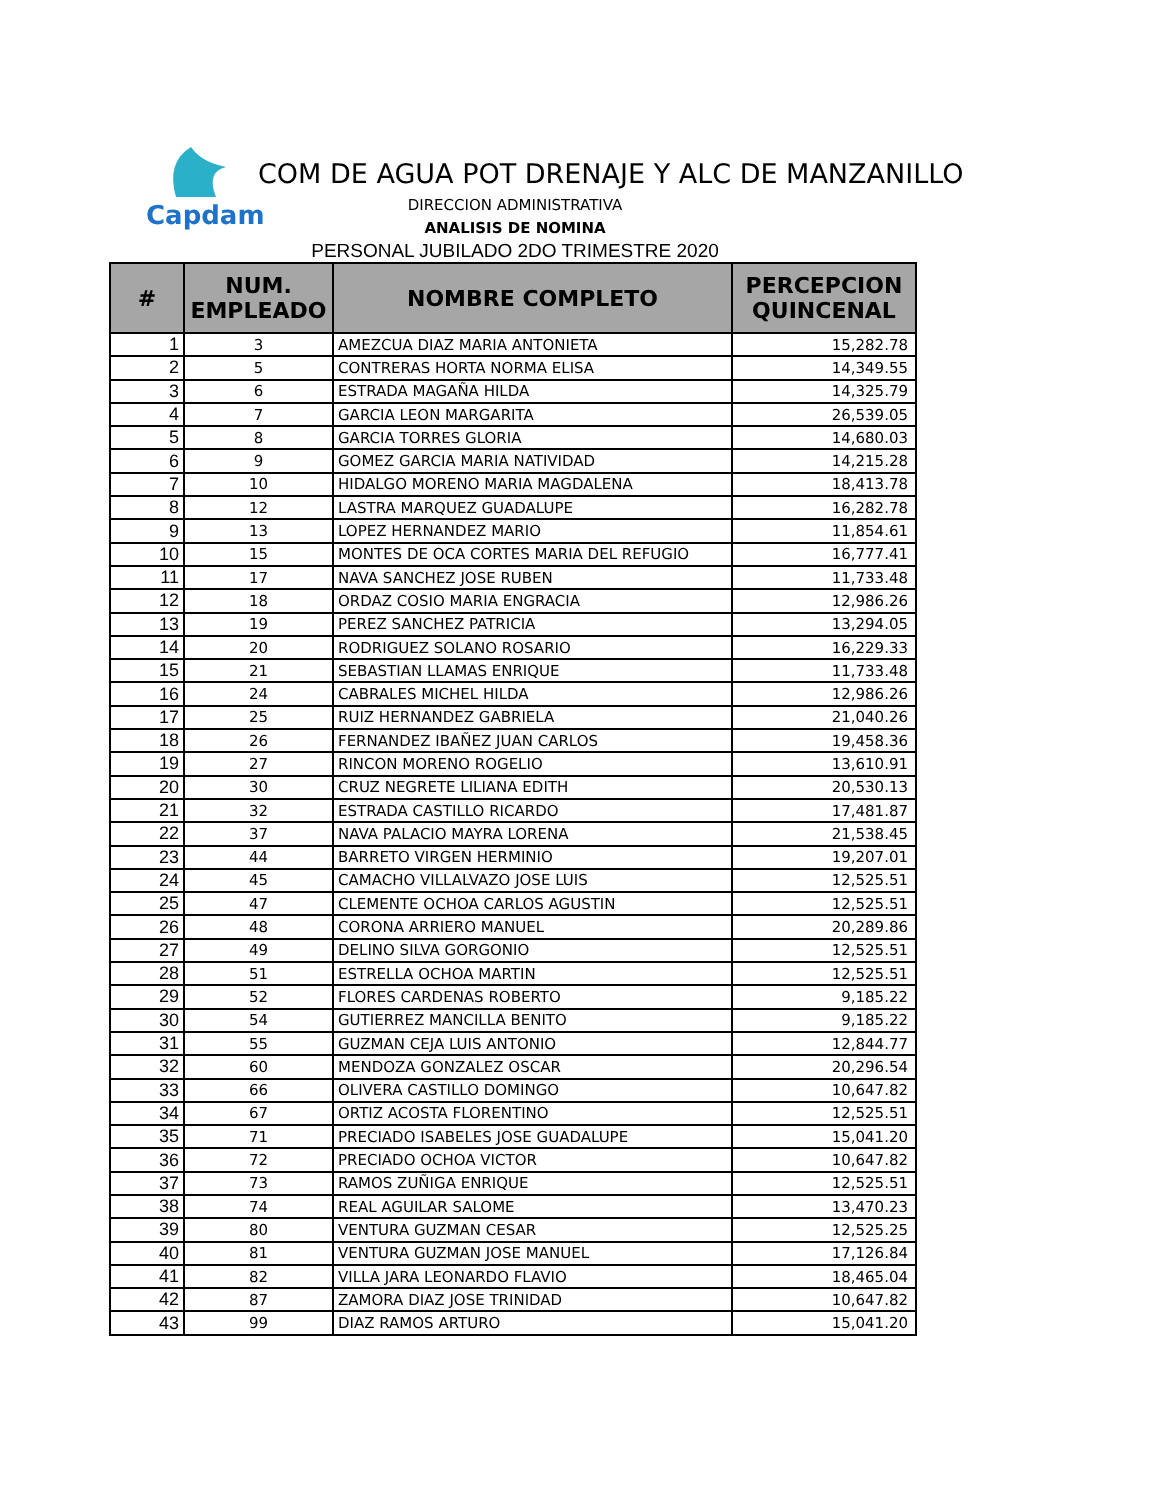Capdam
COM DE AGUA POT DRENAJE Y ALC DE MANZANILLO
DIRECCION ADMINISTRATIVA
ANALISIS DE NOMINA
PERSONAL JUBILADO 2DO TRIMESTRE 2020
| # | NUM. EMPLEADO | NOMBRE COMPLETO | PERCEPCION QUINCENAL |
| --- | --- | --- | --- |
| 1 | 3 | AMEZCUA DIAZ MARIA ANTONIETA | 15,282.78 |
| 2 | 5 | CONTRERAS HORTA NORMA ELISA | 14,349.55 |
| 3 | 6 | ESTRADA MAGAÑA HILDA | 14,325.79 |
| 4 | 7 | GARCIA LEON MARGARITA | 26,539.05 |
| 5 | 8 | GARCIA TORRES GLORIA | 14,680.03 |
| 6 | 9 | GOMEZ GARCIA MARIA NATIVIDAD | 14,215.28 |
| 7 | 10 | HIDALGO MORENO MARIA MAGDALENA | 18,413.78 |
| 8 | 12 | LASTRA MARQUEZ GUADALUPE | 16,282.78 |
| 9 | 13 | LOPEZ HERNANDEZ MARIO | 11,854.61 |
| 10 | 15 | MONTES DE OCA CORTES MARIA DEL REFUGIO | 16,777.41 |
| 11 | 17 | NAVA SANCHEZ JOSE RUBEN | 11,733.48 |
| 12 | 18 | ORDAZ COSIO MARIA ENGRACIA | 12,986.26 |
| 13 | 19 | PEREZ SANCHEZ PATRICIA | 13,294.05 |
| 14 | 20 | RODRIGUEZ SOLANO ROSARIO | 16,229.33 |
| 15 | 21 | SEBASTIAN LLAMAS ENRIQUE | 11,733.48 |
| 16 | 24 | CABRALES MICHEL HILDA | 12,986.26 |
| 17 | 25 | RUIZ HERNANDEZ GABRIELA | 21,040.26 |
| 18 | 26 | FERNANDEZ IBAÑEZ JUAN CARLOS | 19,458.36 |
| 19 | 27 | RINCON MORENO ROGELIO | 13,610.91 |
| 20 | 30 | CRUZ NEGRETE LILIANA EDITH | 20,530.13 |
| 21 | 32 | ESTRADA CASTILLO RICARDO | 17,481.87 |
| 22 | 37 | NAVA PALACIO MAYRA LORENA | 21,538.45 |
| 23 | 44 | BARRETO VIRGEN HERMINIO | 19,207.01 |
| 24 | 45 | CAMACHO VILLALVAZO JOSE LUIS | 12,525.51 |
| 25 | 47 | CLEMENTE OCHOA CARLOS AGUSTIN | 12,525.51 |
| 26 | 48 | CORONA ARRIERO MANUEL | 20,289.86 |
| 27 | 49 | DELINO SILVA GORGONIO | 12,525.51 |
| 28 | 51 | ESTRELLA OCHOA MARTIN | 12,525.51 |
| 29 | 52 | FLORES CARDENAS ROBERTO | 9,185.22 |
| 30 | 54 | GUTIERREZ MANCILLA BENITO | 9,185.22 |
| 31 | 55 | GUZMAN CEJA LUIS ANTONIO | 12,844.77 |
| 32 | 60 | MENDOZA GONZALEZ OSCAR | 20,296.54 |
| 33 | 66 | OLIVERA CASTILLO DOMINGO | 10,647.82 |
| 34 | 67 | ORTIZ ACOSTA FLORENTINO | 12,525.51 |
| 35 | 71 | PRECIADO ISABELES JOSE GUADALUPE | 15,041.20 |
| 36 | 72 | PRECIADO OCHOA VICTOR | 10,647.82 |
| 37 | 73 | RAMOS ZUÑIGA ENRIQUE | 12,525.51 |
| 38 | 74 | REAL AGUILAR SALOME | 13,470.23 |
| 39 | 80 | VENTURA GUZMAN CESAR | 12,525.25 |
| 40 | 81 | VENTURA GUZMAN JOSE MANUEL | 17,126.84 |
| 41 | 82 | VILLA JARA LEONARDO FLAVIO | 18,465.04 |
| 42 | 87 | ZAMORA DIAZ JOSE TRINIDAD | 10,647.82 |
| 43 | 99 | DIAZ RAMOS ARTURO | 15,041.20 |